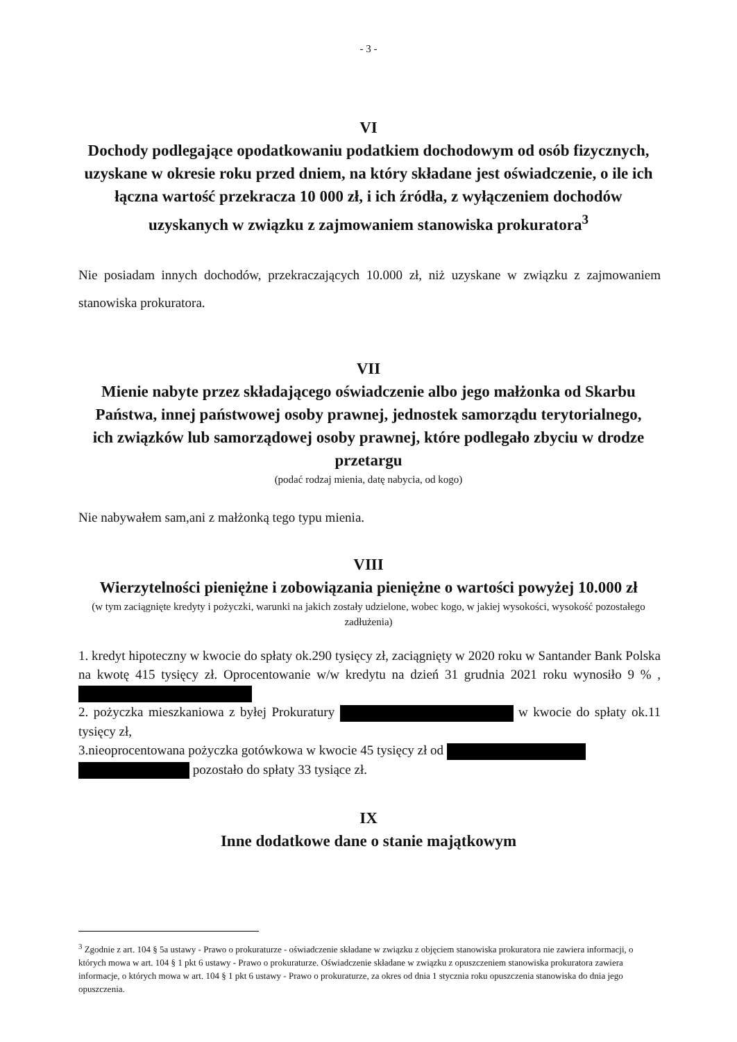- 3 -
VI
Dochody podlegające opodatkowaniu podatkiem dochodowym od osób fizycznych, uzyskane w okresie roku przed dniem, na który składane jest oświadczenie, o ile ich łączna wartość przekracza 10 000 zł, i ich źródła, z wyłączeniem dochodów uzyskanych w związku z zajmowaniem stanowiska prokuratora<sup>3</sup>
Nie posiadam innych dochodów, przekraczających 10.000 zł, niż uzyskane w związku z zajmowaniem stanowiska prokuratora.
VII
Mienie nabyte przez składającego oświadczenie albo jego małżonka od Skarbu Państwa, innej państwowej osoby prawnej, jednostek samorządu terytorialnego, ich związków lub samorządowej osoby prawnej, które podlegało zbyciu w drodze przetargu
(podać rodzaj mienia, datę nabycia, od kogo)
Nie nabywałem sam,ani z małżonką tego typu mienia.
VIII
Wierzytelności pieniężne i zobowiązania pieniężne o wartości powyżej 10.000 zł
(w tym zaciągnięte kredyty i pożyczki, warunki na jakich zostały udzielone, wobec kogo, w jakiej wysokości, wysokość pozostałego zadłużenia)
1. kredyt hipoteczny w kwocie do spłaty ok.290 tysięcy zł, zaciągnięty w 2020 roku w Santander Bank Polska na kwotę 415 tysięcy zł. Oprocentowanie w/w kredytu na dzień 31 grudnia 2021 roku wynosiło 9 % ,
2. pożyczka mieszkaniowa z byłej Prokuratury w kwocie do spłaty ok.11 tysięcy zł,
3.nieoprocentowana pożyczka gotówkowa w kwocie 45 tysięcy zł od
pozostało do spłaty 33 tysiące zł.
IX
Inne dodatkowe dane o stanie majątkowym
<sup>3</sup> Zgodnie z art. 104 § 5a ustawy - Prawo o prokuraturze - oświadczenie składane w związku z objęciem stanowiska prokuratora nie zawiera informacji, o których mowa w art. 104 § 1 pkt 6 ustawy - Prawo o prokuraturze. Oświadczenie składane w związku z opuszczeniem stanowiska prokuratora zawiera informacje, o których mowa w art. 104 § 1 pkt 6 ustawy - Prawo o prokuraturze, za okres od dnia 1 stycznia roku opuszczenia stanowiska do dnia jego opuszczenia.